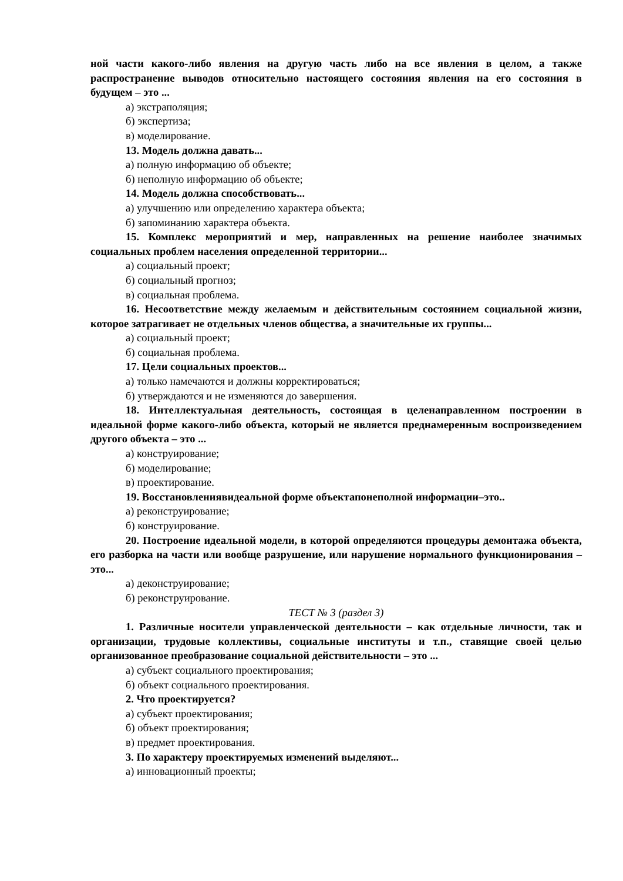ной части какого-либо явления на другую часть либо на все явления в целом, а также распространение выводов относительно настоящего состояния явления на его состояния в будущем – это ...
а) экстраполяция;
б) экспертиза;
в) моделирование.
13. Модель должна давать...
а) полную информацию об объекте;
б) неполную информацию об объекте;
14. Модель должна способствовать...
а) улучшению или определению характера объекта;
б) запоминанию характера объекта.
15. Комплекс мероприятий и мер, направленных на решение наиболее значимых социальных проблем населения определенной территории...
а) социальный проект;
б) социальный прогноз;
в) социальная проблема.
16. Несоответствие между желаемым и действительным состоянием социальной жизни, которое затрагивает не отдельных членов общества, а значительные их группы...
а) социальный проект;
б) социальная проблема.
17. Цели социальных проектов...
а) только намечаются и должны корректироваться;
б) утверждаются и не изменяются до завершения.
18. Интеллектуальная деятельность, состоящая в целенаправленном построении в идеальной форме какого-либо объекта, который не является преднамеренным воспроизведением другого объекта – это ...
а) конструирование;
б) моделирование;
в) проектирование.
19. Восстановлениявидеальной форме объектапонеполной информации–это..
а) реконструирование;
б) конструирование.
20. Построение идеальной модели, в которой определяются процедуры демонтажа объекта, его разборка на части или вообще разрушение, или нарушение нормального функционирования – это...
а) деконструирование;
б) реконструирование.
ТЕСТ № 3 (раздел 3)
1. Различные носители управленческой деятельности – как отдельные личности, так и организации, трудовые коллективы, социальные институты и т.п., ставящие своей целью организованное преобразование социальной действительности – это ...
а) субъект социального проектирования;
б) объект социального проектирования.
2. Что проектируется?
а) субъект проектирования;
б) объект проектирования;
в) предмет проектирования.
3. По характеру проектируемых изменений выделяют...
а) инновационный проекты;